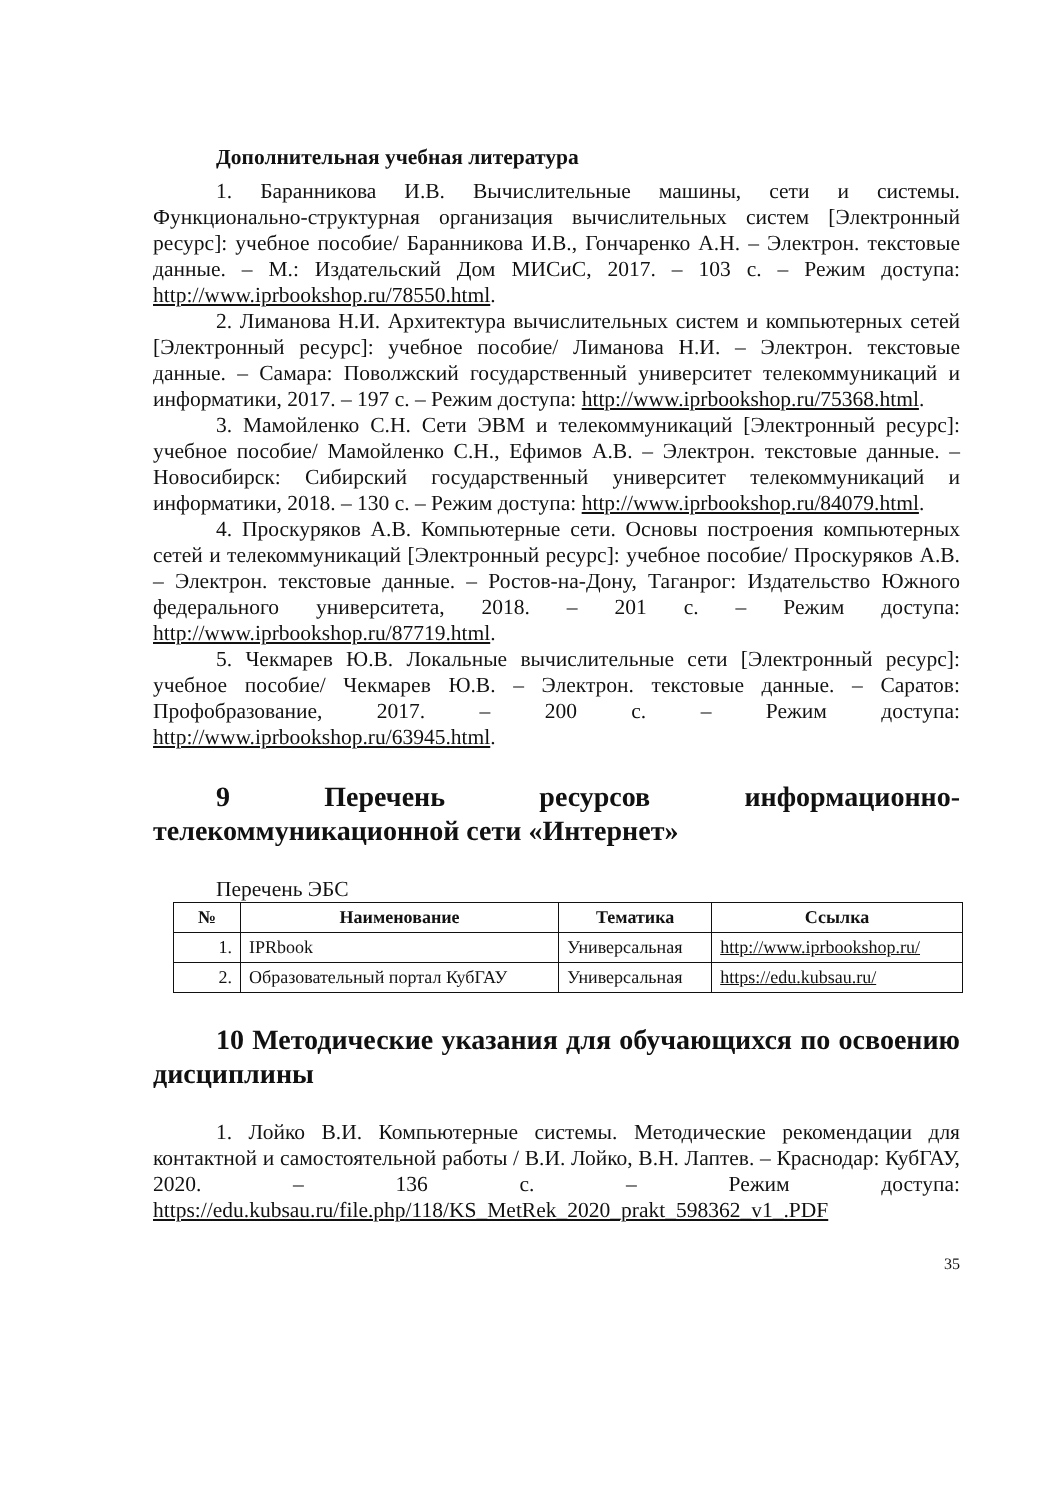Дополнительная учебная литература
1. Баранникова И.В. Вычислительные машины, сети и системы. Функционально-структурная организация вычислительных систем [Электронный ресурс]: учебное пособие/ Баранникова И.В., Гончаренко А.Н. – Электрон. текстовые данные. – М.: Издательский Дом МИСиС, 2017. – 103 с. – Режим доступа: http://www.iprbookshop.ru/78550.html.
2. Лиманова Н.И. Архитектура вычислительных систем и компьютерных сетей [Электронный ресурс]: учебное пособие/ Лиманова Н.И. – Электрон. текстовые данные. – Самара: Поволжский государственный университет телекоммуникаций и информатики, 2017. – 197 с. – Режим доступа: http://www.iprbookshop.ru/75368.html.
3. Мамойленко С.Н. Сети ЭВМ и телекоммуникаций [Электронный ресурс]: учебное пособие/ Мамойленко С.Н., Ефимов А.В. – Электрон. текстовые данные. – Новосибирск: Сибирский государственный университет телекоммуникаций и информатики, 2018. – 130 с. – Режим доступа: http://www.iprbookshop.ru/84079.html.
4. Проскуряков А.В. Компьютерные сети. Основы построения компьютерных сетей и телекоммуникаций [Электронный ресурс]: учебное пособие/ Проскуряков А.В. – Электрон. текстовые данные. – Ростов-на-Дону, Таганрог: Издательство Южного федерального университета, 2018. – 201 с. – Режим доступа: http://www.iprbookshop.ru/87719.html.
5. Чекмарев Ю.В. Локальные вычислительные сети [Электронный ресурс]: учебное пособие/ Чекмарев Ю.В. – Электрон. текстовые данные. – Саратов: Профобразование, 2017. – 200 с. – Режим доступа: http://www.iprbookshop.ru/63945.html.
9 Перечень ресурсов информационно-телекоммуникационной сети «Интернет»
Перечень ЭБС
| № | Наименование | Тематика | Ссылка |
| --- | --- | --- | --- |
| 1. | IPRbook | Универсальная | http://www.iprbookshop.ru/ |
| 2. | Образовательный портал КубГАУ | Универсальная | https://edu.kubsau.ru/ |
10 Методические указания для обучающихся по освоению дисциплины
1. Лойко В.И. Компьютерные системы. Методические рекомендации для контактной и самостоятельной работы / В.И. Лойко, В.Н. Лаптев. – Краснодар: КубГАУ, 2020. – 136 с. – Режим доступа: https://edu.kubsau.ru/file.php/118/KS_MetRek_2020_prakt_598362_v1_.PDF
35